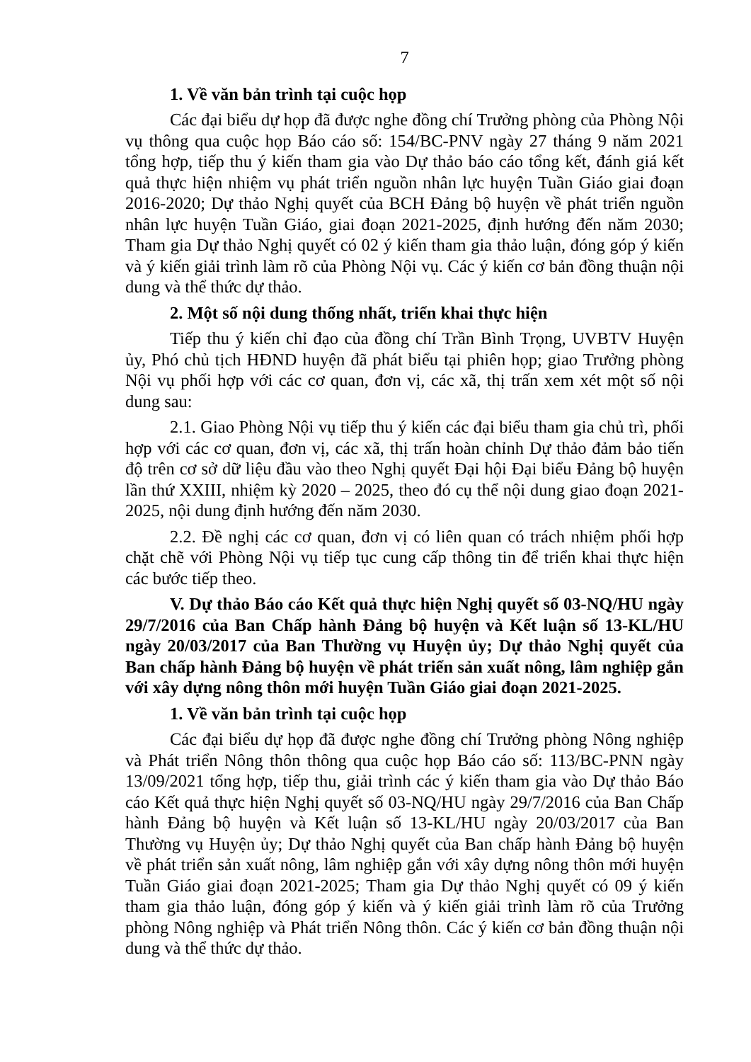7
1. Về văn bản trình tại cuộc họp
Các đại biểu dự họp đã được nghe đồng chí Trưởng phòng của Phòng Nội vụ thông qua cuộc họp Báo cáo số: 154/BC-PNV ngày 27 tháng 9 năm 2021 tổng hợp, tiếp thu ý kiến tham gia vào Dự thảo báo cáo tổng kết, đánh giá kết quả thực hiện nhiệm vụ phát triển nguồn nhân lực huyện Tuần Giáo giai đoạn 2016-2020; Dự thảo Nghị quyết của BCH Đảng bộ huyện về phát triển nguồn nhân lực huyện Tuần Giáo, giai đoạn 2021-2025, định hướng đến năm 2030; Tham gia Dự thảo Nghị quyết có 02 ý kiến tham gia thảo luận, đóng góp ý kiến và ý kiến giải trình làm rõ của Phòng Nội vụ. Các ý kiến cơ bản đồng thuận nội dung và thể thức dự thảo.
2. Một số nội dung thống nhất, triển khai thực hiện
Tiếp thu ý kiến chỉ đạo của đồng chí Trần Bình Trọng, UVBTV Huyện ủy, Phó chủ tịch HĐND huyện đã phát biểu tại phiên họp; giao Trưởng phòng Nội vụ phối hợp với các cơ quan, đơn vị, các xã, thị trấn xem xét một số nội dung sau:
2.1. Giao Phòng Nội vụ tiếp thu ý kiến các đại biểu tham gia chủ trì, phối hợp với các cơ quan, đơn vị, các xã, thị trấn hoàn chỉnh Dự thảo đảm bảo tiến độ trên cơ sở dữ liệu đầu vào theo Nghị quyết Đại hội Đại biểu Đảng bộ huyện lần thứ XXIII, nhiệm kỳ 2020 – 2025, theo đó cụ thể nội dung giao đoạn 2021-2025, nội dung định hướng đến năm 2030.
2.2. Đề nghị các cơ quan, đơn vị có liên quan có trách nhiệm phối hợp chặt chẽ với Phòng Nội vụ tiếp tục cung cấp thông tin để triển khai thực hiện các bước tiếp theo.
V. Dự thảo Báo cáo Kết quả thực hiện Nghị quyết số 03-NQ/HU ngày 29/7/2016 của Ban Chấp hành Đảng bộ huyện và Kết luận số 13-KL/HU ngày 20/03/2017 của Ban Thường vụ Huyện ủy; Dự thảo Nghị quyết của Ban chấp hành Đảng bộ huyện về phát triển sản xuất nông, lâm nghiệp gắn với xây dựng nông thôn mới huyện Tuần Giáo giai đoạn 2021-2025.
1. Về văn bản trình tại cuộc họp
Các đại biểu dự họp đã được nghe đồng chí Trưởng phòng Nông nghiệp và Phát triển Nông thôn thông qua cuộc họp Báo cáo số: 113/BC-PNN ngày 13/09/2021 tổng hợp, tiếp thu, giải trình các ý kiến tham gia vào Dự thảo Báo cáo Kết quả thực hiện Nghị quyết số 03-NQ/HU ngày 29/7/2016 của Ban Chấp hành Đảng bộ huyện và Kết luận số 13-KL/HU ngày 20/03/2017 của Ban Thường vụ Huyện ủy; Dự thảo Nghị quyết của Ban chấp hành Đảng bộ huyện về phát triển sản xuất nông, lâm nghiệp gắn với xây dựng nông thôn mới huyện Tuần Giáo giai đoạn 2021-2025; Tham gia Dự thảo Nghị quyết có 09 ý kiến tham gia thảo luận, đóng góp ý kiến và ý kiến giải trình làm rõ của Trưởng phòng Nông nghiệp và Phát triển Nông thôn. Các ý kiến cơ bản đồng thuận nội dung và thể thức dự thảo.